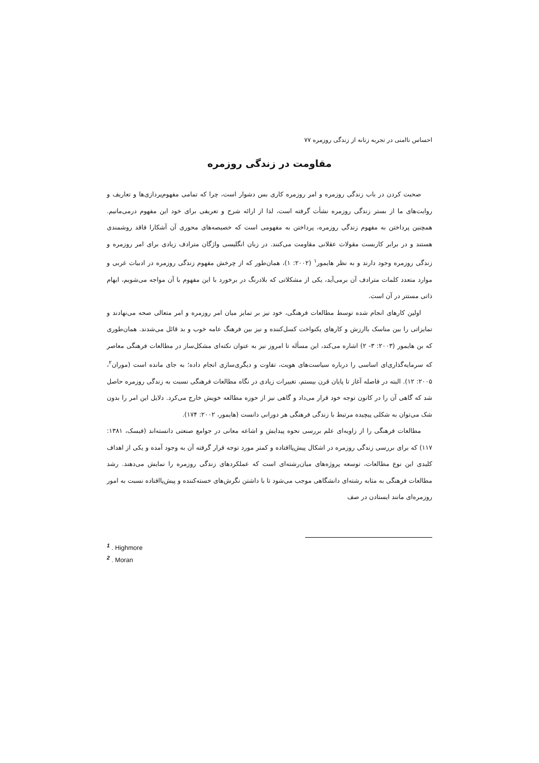احساس ناامنی در تجربه زنانه از زندگی روزمره ۷۷
مقاومت در زندگی روزمره
صحبت کردن در باب زندگی روزمره و امر روزمره کاری بس دشوار است، چرا که تمامی مفهوم‌پردازی‌ها و تعاریف و روایت‌های ما از بستر زندگی روزمره نشأت گرفته است، لذا از ارائه شرح و تعریفی برای خود این مفهوم درمی‌مانیم. همچنین پرداختن به مفهوم زندگی روزمره، پرداختن به مفهومی است که خصیصه‌های محوری آن آشکارا فاقد روشمندی هستند و در برابر کاربست مقولات عقلانی مقاومت می‌کنند. در زبان انگلیسی واژگان مترادف زیادی برای امر روزمره و زندگی روزمره وجود دارند و به نظر هایمور<sup>۱</sup> (۲۰۰۲: ۱)، همان‌طور که از چرخش مفهوم زندگی روزمره در ادبیات غربی و موارد متعدد کلمات مترادف آن برمی‌آید، یکی از مشکلاتی که بلادرنگ در برخورد با این مفهوم با آن مواجه می‌شویم، ابهام ذاتی مستتر در آن است.
اولین کارهای انجام شده توسط مطالعات فرهنگی، خود نیز بر تمایز میان امر روزمره و امر متعالی صحه می‌نهادند و تمایزاتی را بین مناسک باارزش و کارهای یکنواخت کسل‌کننده و نیز بین فرهنگ عامه خوب و بد قائل می‌شدند. همان‌طوری که بن هایمور (۲۰۰۳: ۳- ۲) اشاره می‌کند، این مسأله تا امروز نیز به عنوان نکته‌ای مشکل‌ساز در مطالعات فرهنگی معاصر که سرمایه‌گذاری‌ای اساسی را درباره سیاست‌های هویت، تفاوت و دیگری‌سازی انجام داده؛ به جای مانده است (موران<sup>۲</sup>، ۲۰۰۵: ۱۲). البته در فاصله آغاز تا پایان قرن بیستم، تغییرات زیادی در نگاه مطالعات فرهنگی نسبت به زندگی روزمره حاصل شد که گاهی آن را در کانون توجه خود قرار می‌داد و گاهی نیز از حوزه مطالعه خویش خارج می‌کرد. دلایل این امر را بدون شک می‌توان به شکلی پیچیده مرتبط با زندگی فرهنگی هر دورانی دانست (هایمور، ۲۰۰۲: ۱۷۴).
مطالعات فرهنگی را از زاویه‌ای علم بررسی نحوه پیدایش و اشاعه معانی در جوامع صنعتی دانسته‌اند (فیسک، ۱۳۸۱: ۱۱۷) که برای بررسی زندگی روزمره در اشکال پیش‌پاافتاده و کمتر مورد توجه قرار گرفته آن به وجود آمده و یکی از اهداف کلیدی این نوع مطالعات، توسعه پروژه‌های میان‌رشته‌ای است که عملکردهای زندگی روزمره را نمایش می‌دهند. رشد مطالعات فرهنگی به مثابه رشته‌ای دانشگاهی موجب می‌شود تا با داشتن نگرش‌های خسته‌کننده و پیش‌پاافتاده نسبت به امور روزمره‌ای مانند ایستادن در صف
<sup>1</sup> . Highmore
<sup>2</sup> . Moran